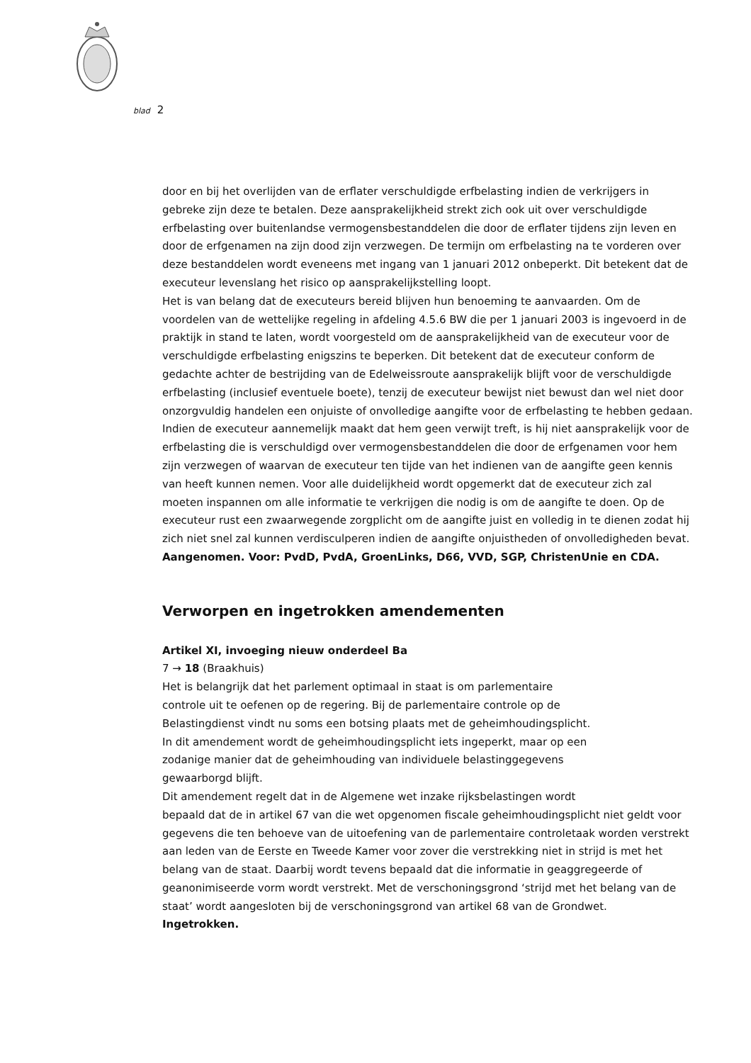blad 2
door en bij het overlijden van de erflater verschuldigde erfbelasting indien de verkrijgers in gebreke zijn deze te betalen. Deze aansprakelijkheid strekt zich ook uit over verschuldigde erfbelasting over buitenlandse vermogensbestanddelen die door de erflater tijdens zijn leven en door de erfgenamen na zijn dood zijn verzwegen. De termijn om erfbelasting na te vorderen over deze bestanddelen wordt eveneens met ingang van 1 januari 2012 onbeperkt. Dit betekent dat de executeur levenslang het risico op aansprakelijkstelling loopt.
Het is van belang dat de executeurs bereid blijven hun benoeming te aanvaarden. Om de voordelen van de wettelijke regeling in afdeling 4.5.6 BW die per 1 januari 2003 is ingevoerd in de praktijk in stand te laten, wordt voorgesteld om de aansprakelijkheid van de executeur voor de verschuldigde erfbelasting enigszins te beperken. Dit betekent dat de executeur conform de gedachte achter de bestrijding van de Edelweissroute aansprakelijk blijft voor de verschuldigde erfbelasting (inclusief eventuele boete), tenzij de executeur bewijst niet bewust dan wel niet door onzorgvuldig handelen een onjuiste of onvolledige aangifte voor de erfbelasting te hebben gedaan. Indien de executeur aannemelijk maakt dat hem geen verwijt treft, is hij niet aansprakelijk voor de erfbelasting die is verschuldigd over vermogensbestanddelen die door de erfgenamen voor hem zijn verzwegen of waarvan de executeur ten tijde van het indienen van de aangifte geen kennis van heeft kunnen nemen. Voor alle duidelijkheid wordt opgemerkt dat de executeur zich zal moeten inspannen om alle informatie te verkrijgen die nodig is om de aangifte te doen. Op de executeur rust een zwaarwegende zorgplicht om de aangifte juist en volledig in te dienen zodat hij zich niet snel zal kunnen verdisculperen indien de aangifte onjuistheden of onvolledigheden bevat.
Aangenomen. Voor: PvdD, PvdA, GroenLinks, D66, VVD, SGP, ChristenUnie en CDA.
Verworpen en ingetrokken amendementen
Artikel XI, invoeging nieuw onderdeel Ba
7 → 18 (Braakhuis)
Het is belangrijk dat het parlement optimaal in staat is om parlementaire
controle uit te oefenen op de regering. Bij de parlementaire controle op de
Belastingdienst vindt nu soms een botsing plaats met de geheimhoudingsplicht.
In dit amendement wordt de geheimhoudingsplicht iets ingeperkt, maar op een
zodanige manier dat de geheimhouding van individuele belastinggegevens
gewaarborgd blijft.
Dit amendement regelt dat in de Algemene wet inzake rijksbelastingen wordt
bepaald dat de in artikel 67 van die wet opgenomen fiscale geheimhoudingsplicht niet geldt voor gegevens die ten behoeve van de uitoefening van de parlementaire controletaak worden verstrekt aan leden van de Eerste en Tweede Kamer voor zover die verstrekking niet in strijd is met het belang van de staat. Daarbij wordt tevens bepaald dat die informatie in geaggregeerde of geanonimiseerde vorm wordt verstrekt. Met de verschoningsgrond ‘strijd met het belang van de staat’ wordt aangesloten bij de verschoningsgrond van artikel 68 van de Grondwet.
Ingetrokken.